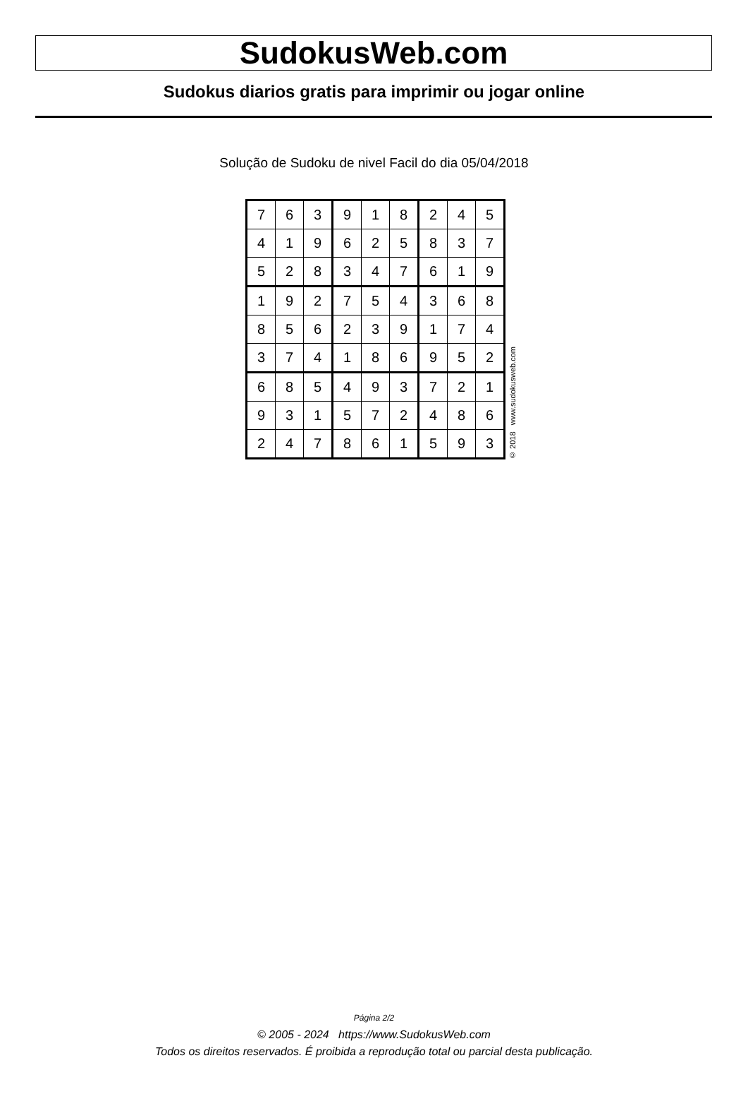SudokusWeb.com
Sudokus diarios gratis para imprimir ou jogar online
Solução de Sudoku de nivel Facil do dia 05/04/2018
| 7 | 6 | 3 | 9 | 1 | 8 | 2 | 4 | 5 |
| 4 | 1 | 9 | 6 | 2 | 5 | 8 | 3 | 7 |
| 5 | 2 | 8 | 3 | 4 | 7 | 6 | 1 | 9 |
| 1 | 9 | 2 | 7 | 5 | 4 | 3 | 6 | 8 |
| 8 | 5 | 6 | 2 | 3 | 9 | 1 | 7 | 4 |
| 3 | 7 | 4 | 1 | 8 | 6 | 9 | 5 | 2 |
| 6 | 8 | 5 | 4 | 9 | 3 | 7 | 2 | 1 |
| 9 | 3 | 1 | 5 | 7 | 2 | 4 | 8 | 6 |
| 2 | 4 | 7 | 8 | 6 | 1 | 5 | 9 | 3 |
© 2018 www.sudokusweb.com
Página 2/2
© 2005 - 2024 https://www.SudokusWeb.com
Todos os direitos reservados. É proibida a reprodução total ou parcial desta publicação.